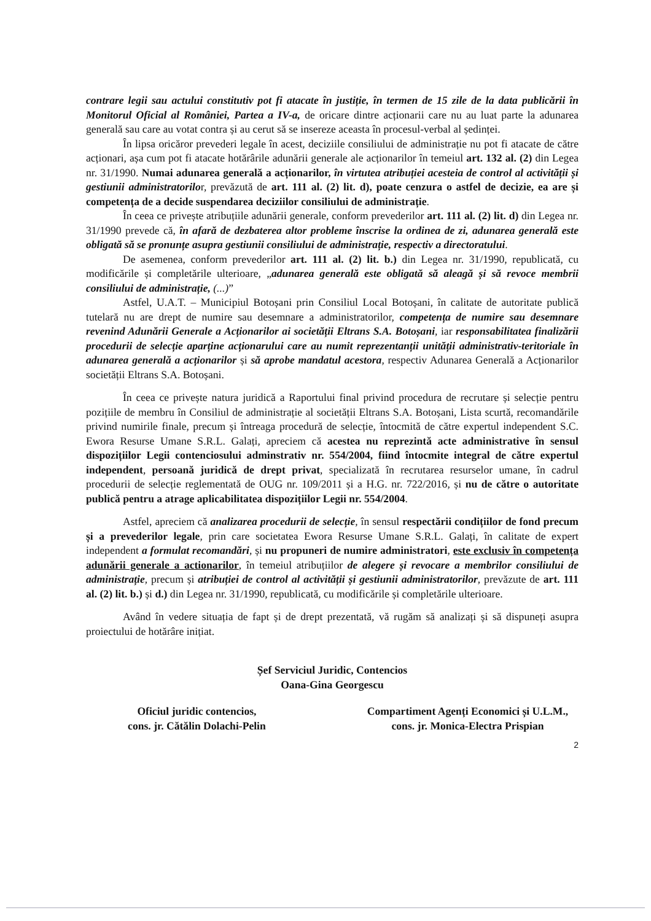contrare legii sau actului constitutiv pot fi atacate în justiție, în termen de 15 zile de la data publicării în Monitorul Oficial al României, Partea a IV-a, de oricare dintre acționarii care nu au luat parte la adunarea generală sau care au votat contra și au cerut să se insereze aceasta în procesul-verbal al ședinței.
În lipsa oricăror prevederi legale în acest, deciziile consiliului de administrație nu pot fi atacate de către acționari, așa cum pot fi atacate hotărârile adunării generale ale acționarilor în temeiul art. 132 al. (2) din Legea nr. 31/1990. Numai adunarea generală a acționarilor, în virtutea atribuției acesteia de control al activității și gestiunii administratorilor, prevăzută de art. 111 al. (2) lit. d), poate cenzura o astfel de decizie, ea are și competența de a decide suspendarea deciziilor consiliului de administrație.
În ceea ce privește atribuțiile adunării generale, conform prevederilor art. 111 al. (2) lit. d) din Legea nr. 31/1990 prevede că, în afară de dezbaterea altor probleme înscrise la ordinea de zi, adunarea generală este obligată să se pronunțe asupra gestiunii consiliului de administrație, respectiv a directoratului.
De asemenea, conform prevederilor art. 111 al. (2) lit. b.) din Legea nr. 31/1990, republicată, cu modificările și completările ulterioare, „adunarea generală este obligată să aleagă și să revoce membrii consiliului de administrație, (...)”
Astfel, U.A.T. – Municipiul Botoșani prin Consiliul Local Botoșani, în calitate de autoritate publică tutelară nu are drept de numire sau desemnare a administratorilor, competența de numire sau desemnare revenind Adunării Generale a Acționarilor ai societății Eltrans S.A. Botoșani, iar responsabilitatea finalizării procedurii de selecție aparține acționarului care au numit reprezentanții unității administrativ-teritoriale în adunarea generală a acționarilor și să aprobe mandatul acestora, respectiv Adunarea Generală a Acționarilor societății Eltrans S.A. Botoșani.
În ceea ce privește natura juridică a Raportului final privind procedura de recrutare și selecție pentru pozițiile de membru în Consiliul de administrație al societății Eltrans S.A. Botoșani, Lista scurtă, recomandările privind numirile finale, precum și întreaga procedură de selecție, întocmită de către expertul independent S.C. Ewora Resurse Umane S.R.L. Galați, apreciem că acestea nu reprezintă acte administrative în sensul dispozițiilor Legii contenciosului adminstrativ nr. 554/2004, fiind întocmite integral de către expertul independent, persoană juridică de drept privat, specializată în recrutarea resurselor umane, în cadrul procedurii de selecție reglementată de OUG nr. 109/2011 și a H.G. nr. 722/2016, și nu de către o autoritate publică pentru a atrage aplicabilitatea dispozițiilor Legii nr. 554/2004.
Astfel, apreciem că analizarea procedurii de selecție, în sensul respectării condițiilor de fond precum și a prevederilor legale, prin care societatea Ewora Resurse Umane S.R.L. Galați, în calitate de expert independent a formulat recomandări, și nu propuneri de numire administratori, este exclusiv în competența adunării generale a actionarilor, în temeiul atribuțiilor de alegere și revocare a membrilor consiliului de administrație, precum și atribuției de control al activității și gestiunii administratorilor, prevăzute de art. 111 al. (2) lit. b.) și d.) din Legea nr. 31/1990, republicată, cu modificările și completările ulterioare.
Având în vedere situația de fapt și de drept prezentată, vă rugăm să analizați și să dispuneți asupra proiectului de hotărâre inițiat.
Șef Serviciul Juridic, Contencios
Oana-Gina Georgescu
Oficiul juridic contencios,
cons. jr. Cătălin Dolachi-Pelin
Compartiment Agenți Economici și U.L.M.,
cons. jr. Monica-Electra Prispian
2